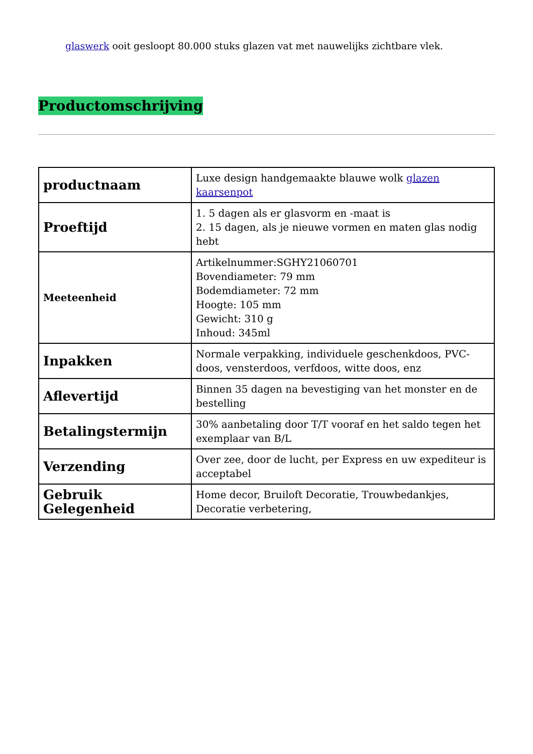glaswerk ooit gesloopt 80.000 stuks glazen vat met nauwelijks zichtbare vlek.
Productomschrijving
| productnaam | Luxe design handgemaakte blauwe wolk glazen kaarsenpot |
| Proeftijd | 1. 5 dagen als er glasvorm en -maat is 2. 15 dagen, als je nieuwe vormen en maten glas nodig hebt |
| Meeteenheid | Artikelnummer:SGHY21060701 Bovendiameter: 79 mm Bodemdiameter: 72 mm Hoogte: 105 mm Gewicht: 310 g Inhoud: 345ml |
| Inpakken | Normale verpakking, individuele geschenkdoos, PVC-doos, vensterdoos, verfdoos, witte doos, enz |
| Aflevertijd | Binnen 35 dagen na bevestiging van het monster en de bestelling |
| Betalingstermijn | 30% aanbetaling door T/T vooraf en het saldo tegen het exemplaar van B/L |
| Verzending | Over zee, door de lucht, per Express en uw expediteur is acceptabel |
| Gebruik Gelegenheid | Home decor, Bruiloft Decoratie, Trouwbedankjes, Decoratie verbetering, |